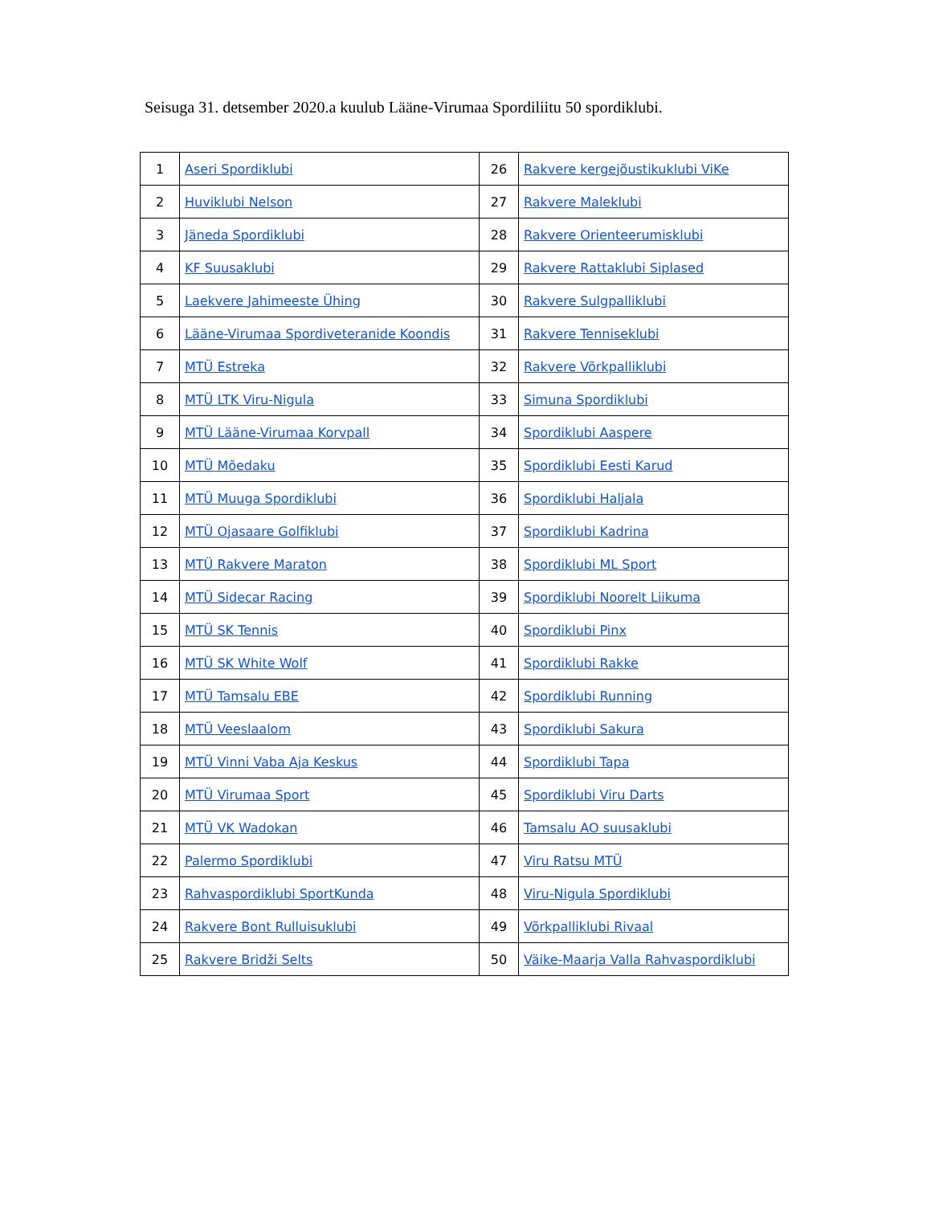Seisuga 31. detsember 2020.a kuulub Lääne-Virumaa Spordiliitu 50 spordiklubi.
| 1 | Aseri Spordiklubi | 26 | Rakvere kergejõustikuklubi ViKe |
| 2 | Huviklubi Nelson | 27 | Rakvere Maleklubi |
| 3 | Jäneda Spordiklubi | 28 | Rakvere Orienteerumisklubi |
| 4 | KF Suusaklubi | 29 | Rakvere Rattaklubi Siplased |
| 5 | Laekvere Jahimeeste Ühing | 30 | Rakvere Sulgpalliklubi |
| 6 | Lääne-Virumaa Spordiveteranide Koondis | 31 | Rakvere Tenniseklubi |
| 7 | MTÜ Estreka | 32 | Rakvere Võrkpalliklubi |
| 8 | MTÜ LTK Viru-Nigula | 33 | Simuna Spordiklubi |
| 9 | MTÜ Lääne-Virumaa Korvpall | 34 | Spordiklubi Aaspere |
| 10 | MTÜ Mõedaku | 35 | Spordiklubi Eesti Karud |
| 11 | MTÜ Muuga Spordiklubi | 36 | Spordiklubi Haljala |
| 12 | MTÜ Ojasaare Golfiklubi | 37 | Spordiklubi Kadrina |
| 13 | MTÜ Rakvere Maraton | 38 | Spordiklubi ML Sport |
| 14 | MTÜ Sidecar Racing | 39 | Spordiklubi Noorelt Liikuma |
| 15 | MTÜ SK Tennis | 40 | Spordiklubi Pinx |
| 16 | MTÜ SK White Wolf | 41 | Spordiklubi Rakke |
| 17 | MTÜ Tamsalu EBE | 42 | Spordiklubi Running |
| 18 | MTÜ Veeslaalom | 43 | Spordiklubi Sakura |
| 19 | MTÜ Vinni Vaba Aja Keskus | 44 | Spordiklubi Tapa |
| 20 | MTÜ Virumaa Sport | 45 | Spordiklubi Viru Darts |
| 21 | MTÜ VK Wadokan | 46 | Tamsalu AO suusaklubi |
| 22 | Palermo Spordiklubi | 47 | Viru Ratsu MTÜ |
| 23 | Rahvaspordiklubi SportKunda | 48 | Viru-Nigula Spordiklubi |
| 24 | Rakvere Bont Rulluisuklubi | 49 | Võrkpalliklubi Rivaal |
| 25 | Rakvere Bridži Selts | 50 | Väike-Maarja Valla Rahvaspordiklubi |